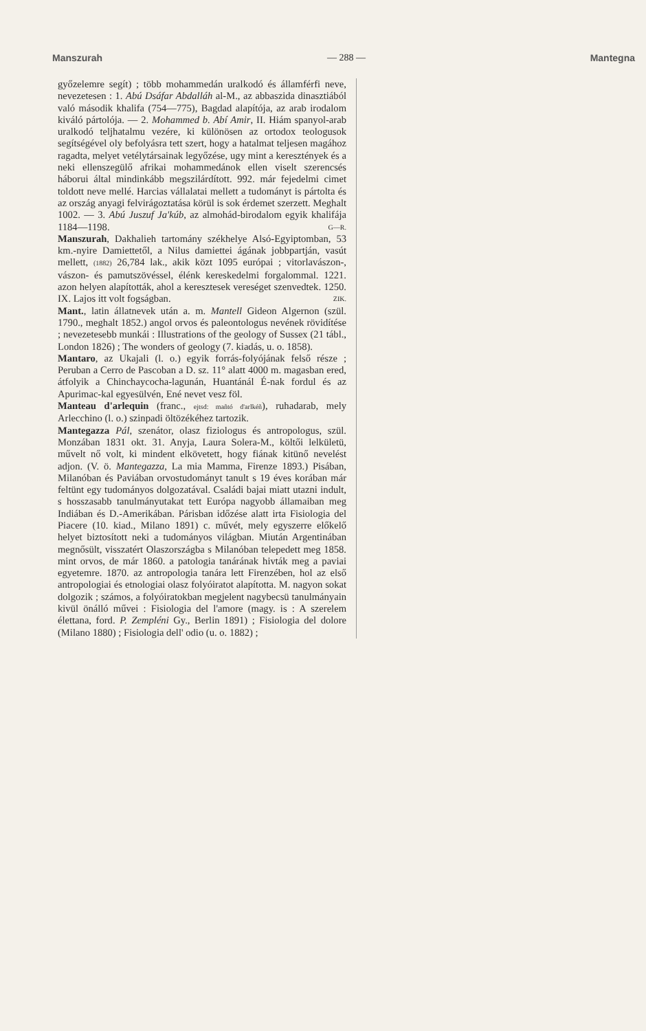Manszurah — 288 — Mantegna
győzelemre segít) ; több mohammedán uralkodó és államférfi neve, nevezetesen : 1. Abú Dsáfar Abdalláh al-M., az abbaszida dinasztiából való második khalifa (754—775), Bagdad alapítója, az arab irodalom kiváló pártolója. — 2. Mohammed b. Abí Amir, II. Hiám spanyol-arab uralkodó teljhatalmu vezére, ki különösen az ortodox teologusok segítségével oly befolyásra tett szert, hogy a hatalmat teljesen magához ragadta, melyet vetélytársainak legyőzése, ugy mint a keresztények és a neki ellenszegülő afrikai mohammedánok ellen viselt szerencsés háborui által mindinkább megszilárdított. 992. már fejedelmi cimet toldott neve mellé. Harcias vállalatai mellett a tudományt is pártolta és az ország anyagi felvirágoztatása körül is sok érdemet szerzett. Meghalt 1002. — 3. Abú Juszuf Ja'kúb, az almohád-birodalom egyik khalifája 1184—1198. G—R.
Manszurah, Dakhalieh tartomány székhelye Alsó-Egyiptomban, 53 km.-nyire Damiettetől, a Nilus damiettei ágának jobbpartján, vasút mellett, (1882) 26,784 lak., akik közt 1095 európai ; vitorlavászon-, vászon- és pamutszövéssel, élénk kereskedelmi forgalommal. 1221. azon helyen alapították, ahol a keresztesek vereséget szenvedtek. 1250. IX. Lajos itt volt fogságban. ZIK.
Mant., latin állatnevek után a. m. Mantell Gideon Algernon (szül. 1790., meghalt 1852.) angol orvos és paleontologus nevének rövidítése ; nevezetesebb munkái : Illustrations of the geology of Sussex (21 tábl., London 1826) ; The wonders of geology (7. kiadás, u. o. 1858).
Mantaro, az Ukajali (l. o.) egyik forrás-folyójának felső része ; Peruban a Cerro de Pascoban a D. sz. 11° alatt 4000 m. magasban ered, átfolyik a Chinchaycocha-lagunán, Huantánál É-nak fordul és az Apurimac-kal egyesülvén, Ené nevet vesz föl.
Manteau d'arlequin (franc., ejtsd: mañtó d'arlkéñ), ruhadarab, mely Arlecchino (l. o.) szinpadi öltözékéhez tartozik.
Mantegazza Pál, szenátor, olasz fiziologus és antropologus, szül. Monzában 1831 okt. 31. Anyja, Laura Solera-M., költői lelkületü, művelt nő volt, ki mindent elkövetett, hogy fiának kitünő nevelést adjon. (V. ö. Mantegazza, La mia Mamma, Firenze 1893.) Pisában, Milanóban és Paviában orvostudományt tanult s 19 éves korában már feltünt egy tudományos dolgozatával. Családi bajai miatt utazni indult, s hosszasabb tanulmányutakat tett Európa nagyobb államaiban meg Indiában és D.-Amerikában. Párisban időzése alatt irta Fisiologia del Piacere (10. kiad., Milano 1891) c. művét, mely egyszerre előkelő helyet biztosított neki a tudományos világban. Miután Argentinában megnősült, visszatért Olaszországba s Milanóban telepedett meg 1858. mint orvos, de már 1860. a patologia tanárának hivták meg a paviai egyetemre. 1870. az antropologia tanára lett Firenzében, hol az első antropologiai és etnologiai olasz folyóiratot alapította. M. nagyon sokat dolgozik ; számos, a folyóiratokban megjelent nagybecsü tanulmányain kivül önálló művei : Fisiologia del l'amore (magy. is : A szerelem élettana, ford. P. Zempléni Gy., Berlin 1891) ; Fisiologia del dolore (Milano 1880) ; Fisiologia dell' odio (u. o. 1882) ;